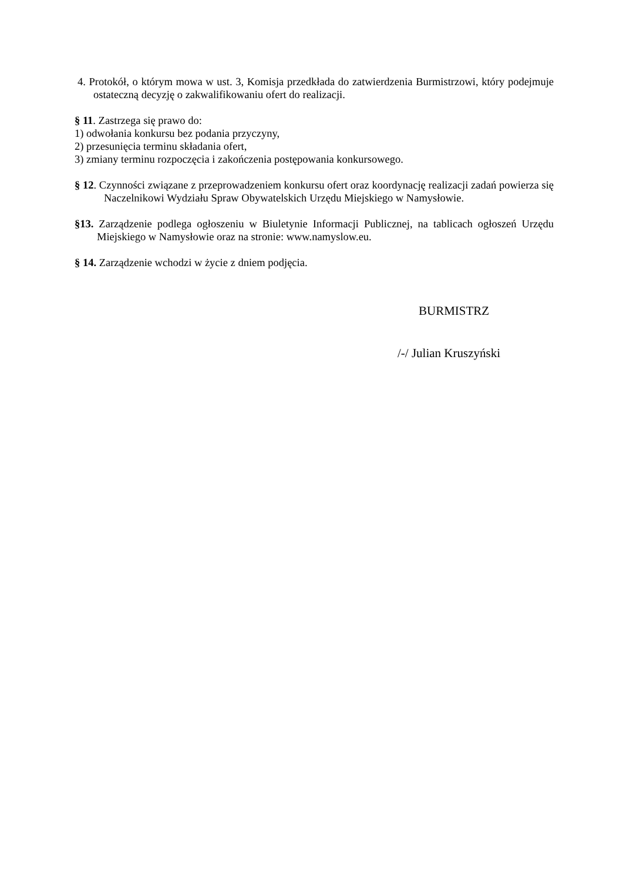4. Protokół, o którym mowa w ust. 3, Komisja przedkłada do zatwierdzenia Burmistrzowi, który podejmuje ostateczną decyzję o zakwalifikowaniu ofert do realizacji.
§ 11. Zastrzega się prawo do:
1) odwołania konkursu bez podania przyczyny,
2) przesunięcia terminu składania ofert,
3) zmiany terminu rozpoczęcia i zakończenia postępowania konkursowego.
§ 12. Czynności związane z przeprowadzeniem konkursu ofert oraz koordynację realizacji zadań powierza się Naczelnikowi Wydziału Spraw Obywatelskich Urzędu Miejskiego w Namysłowie.
§13. Zarządzenie podlega ogłoszeniu w Biuletynie Informacji Publicznej, na tablicach ogłoszeń Urzędu Miejskiego w Namysłowie oraz na stronie: www.namyslow.eu.
§ 14. Zarządzenie wchodzi w życie z dniem podjęcia.
BURMISTRZ
/-/ Julian Kruszyński